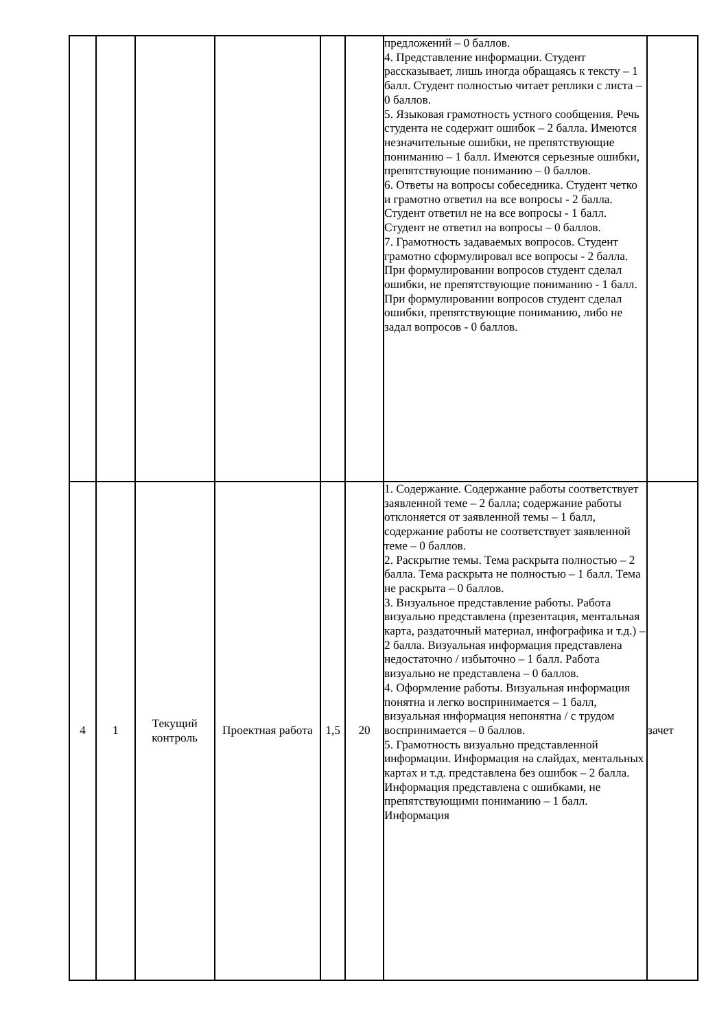| | | | | | | предложений – 0 баллов. 4. Представление информации. Студент рассказывает, лишь иногда обращаясь к тексту – 1 балл. Студент полностью читает реплики с листа – 0 баллов. 5. Языковая грамотность устного сообщения. Речь студента не содержит ошибок – 2 балла. Имеются незначительные ошибки, не препятствующие пониманию – 1 балл. Имеются серьезные ошибки, препятствующие пониманию – 0 баллов. 6. Ответы на вопросы собеседника. Студент четко и грамотно ответил на все вопросы - 2 балла. Студент ответил не на все вопросы - 1 балл. Студент не ответил на вопросы – 0 баллов. 7. Грамотность задаваемых вопросов. Студент грамотно сформулировал все вопросы - 2 балла. При формулировании вопросов студент сделал ошибки, не препятствующие пониманию - 1 балл. При формулировании вопросов студент сделал ошибки, препятствующие пониманию, либо не задал вопросов - 0 баллов. | |
| 4 | 1 | Текущий контроль | Проектная работа | 1,5 | 20 | 1. Содержание. Содержание работы соответствует заявленной теме – 2 балла; содержание работы отклоняется от заявленной темы – 1 балл, содержание работы не соответствует заявленной теме – 0 баллов. 2. Раскрытие темы. Тема раскрыта полностью – 2 балла. Тема раскрыта не полностью – 1 балл. Тема не раскрыта – 0 баллов. 3. Визуальное представление работы. Работа визуально представлена (презентация, ментальная карта, раздаточный материал, инфографика и т.д.) – 2 балла. Визуальная информация представлена недостаточно / избыточно – 1 балл. Работа визуально не представлена – 0 баллов. 4. Оформление работы. Визуальная информация понятна и легко воспринимается – 1 балл, визуальная информация непонятна / с трудом воспринимается – 0 баллов. 5. Грамотность визуально представленной информации. Информация на слайдах, ментальных картах и т.д. представлена без ошибок – 2 балла. Информация представлена с ошибками, не препятствующими пониманию – 1 балл. Информация | зачет |